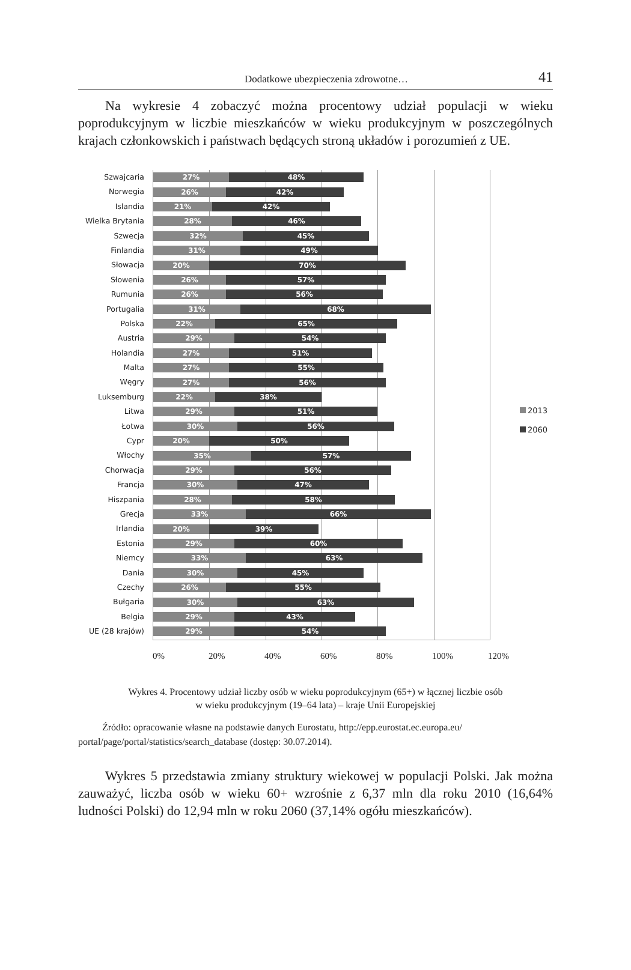Dodatkowe ubezpieczenia zdrowotne… 41
Na wykresie 4 zobaczyć można procentowy udział populacji w wieku poprodukcyjnym w liczbie mieszkańców w wieku produkcyjnym w poszczególnych krajach członkowskich i państwach będących stroną układów i porozumień z UE.
Szwajcaria
Norwegia
Islandia
Wielka Brytania
Szwecja
Finlandia
Słowacja
Słowenia
Rumunia
Portugalia
Polska
Austria
Holandia
Malta
Węgry
Luksemburg
Litwa
Łotwa
Cypr
Włochy
Chorwacja
Francja
Hiszpania
Grecja
Irlandia
Estonia
Niemcy
Dania
Czechy
Bułgaria
Belgia
UE (28 krajów)
27% 48%
26% 42%
21% 42%
28% 46%
32% 45%
31% 49%
20% 70%
26% 57%
26% 56%
31% 68%
22% 65%
29% 54%
27% 51%
27% 55%
27% 56%
22% 38%
29% 51%
30% 56%
20% 50%
35% 57%
29% 56%
30% 47%
28% 58%
33% 66%
20% 39%
29% 60%
33% 63%
30% 45%
26% 55%
30% 63%
29% 43%
29% 54%
2013
2060
0% 20% 40% 60% 80% 100% 120%
Wykres 4. Procentowy udział liczby osób w wieku poprodukcyjnym (65+) w łącznej liczbie osób
w wieku produkcyjnym (19–64 lata) – kraje Unii Europejskiej
Źródło: opracowanie własne na podstawie danych Eurostatu, http://epp.eurostat.ec.europa.eu/ portal/page/portal/statistics/search_database (dostęp: 30.07.2014).
Wykres 5 przedstawia zmiany struktury wiekowej w populacji Polski. Jak można zauważyć, liczba osób w wieku 60+ wzrośnie z 6,37 mln dla roku 2010 (16,64% ludności Polski) do 12,94 mln w roku 2060 (37,14% ogółu mieszkańców).